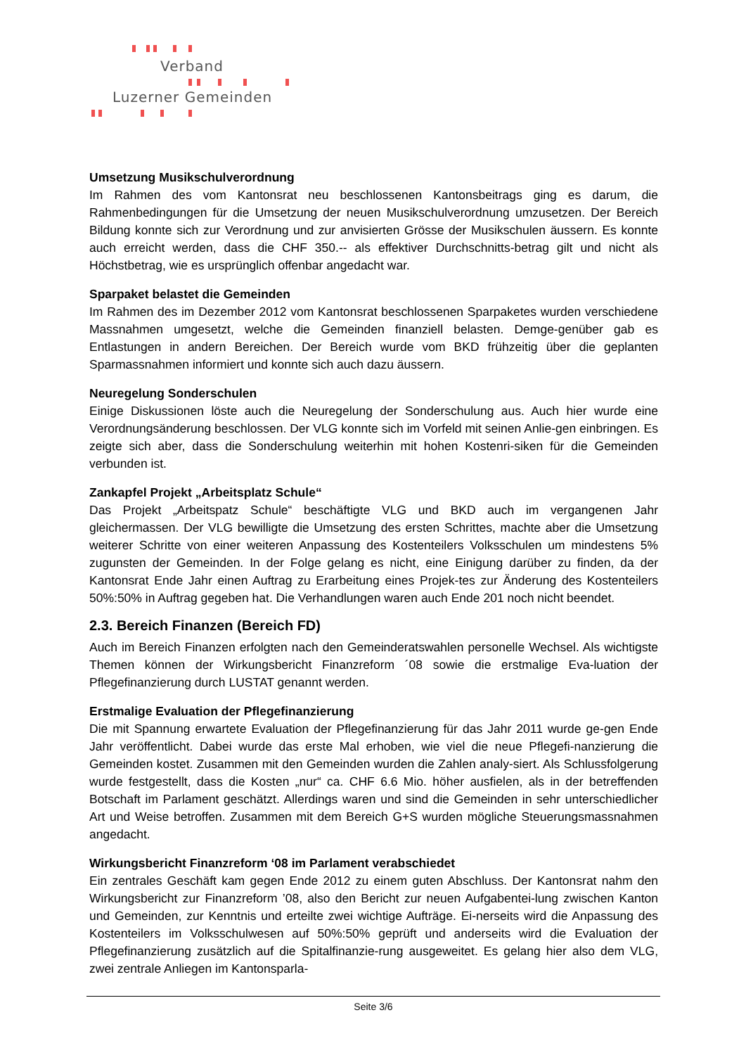Verband
Luzerner Gemeinden
Umsetzung Musikschulverordnung
Im Rahmen des vom Kantonsrat neu beschlossenen Kantonsbeitrags ging es darum, die Rahmenbedingungen für die Umsetzung der neuen Musikschulverordnung umzusetzen. Der Bereich Bildung konnte sich zur Verordnung und zur anvisierten Grösse der Musikschulen äussern. Es konnte auch erreicht werden, dass die CHF 350.-- als effektiver Durchschnitts-betrag gilt und nicht als Höchstbetrag, wie es ursprünglich offenbar angedacht war.
Sparpaket belastet die Gemeinden
Im Rahmen des im Dezember 2012 vom Kantonsrat beschlossenen Sparpaketes wurden verschiedene Massnahmen umgesetzt, welche die Gemeinden finanziell belasten. Demge-genüber gab es Entlastungen in andern Bereichen. Der Bereich wurde vom BKD frühzeitig über die geplanten Sparmassnahmen informiert und konnte sich auch dazu äussern.
Neuregelung Sonderschulen
Einige Diskussionen löste auch die Neuregelung der Sonderschulung aus. Auch hier wurde eine Verordnungsänderung beschlossen. Der VLG konnte sich im Vorfeld mit seinen Anlie-gen einbringen. Es zeigte sich aber, dass die Sonderschulung weiterhin mit hohen Kostenri-siken für die Gemeinden verbunden ist.
Zankapfel Projekt „Arbeitsplatz Schule“
Das Projekt „Arbeitspatz Schule“ beschäftigte VLG und BKD auch im vergangenen Jahr gleichermassen. Der VLG bewilligte die Umsetzung des ersten Schrittes, machte aber die Umsetzung weiterer Schritte von einer weiteren Anpassung des Kostenteilers Volksschulen um mindestens 5% zugunsten der Gemeinden. In der Folge gelang es nicht, eine Einigung darüber zu finden, da der Kantonsrat Ende Jahr einen Auftrag zu Erarbeitung eines Projek-tes zur Änderung des Kostenteilers 50%:50% in Auftrag gegeben hat. Die Verhandlungen waren auch Ende 201 noch nicht beendet.
2.3. Bereich Finanzen (Bereich FD)
Auch im Bereich Finanzen erfolgten nach den Gemeinderatswahlen personelle Wechsel. Als wichtigste Themen können der Wirkungsbericht Finanzreform ´08 sowie die erstmalige Eva-luation der Pflegefinanzierung durch LUSTAT genannt werden.
Erstmalige Evaluation der Pflegefinanzierung
Die mit Spannung erwartete Evaluation der Pflegefinanzierung für das Jahr 2011 wurde ge-gen Ende Jahr veröffentlicht. Dabei wurde das erste Mal erhoben, wie viel die neue Pflegefi-nanzierung die Gemeinden kostet. Zusammen mit den Gemeinden wurden die Zahlen analy-siert. Als Schlussfolgerung wurde festgestellt, dass die Kosten „nur“ ca. CHF 6.6 Mio. höher ausfielen, als in der betreffenden Botschaft im Parlament geschätzt. Allerdings waren und sind die Gemeinden in sehr unterschiedlicher Art und Weise betroffen. Zusammen mit dem Bereich G+S wurden mögliche Steuerungsmassnahmen angedacht.
Wirkungsbericht Finanzreform ‘08 im Parlament verabschiedet
Ein zentrales Geschäft kam gegen Ende 2012 zu einem guten Abschluss. Der Kantonsrat nahm den Wirkungsbericht zur Finanzreform ’08, also den Bericht zur neuen Aufgabentei-lung zwischen Kanton und Gemeinden, zur Kenntnis und erteilte zwei wichtige Aufträge. Ei-nerseits wird die Anpassung des Kostenteilers im Volksschulwesen auf 50%:50% geprüft und anderseits wird die Evaluation der Pflegefinanzierung zusätzlich auf die Spitalfinanzie-rung ausgeweitet. Es gelang hier also dem VLG, zwei zentrale Anliegen im Kantonsparla-
Seite 3/6